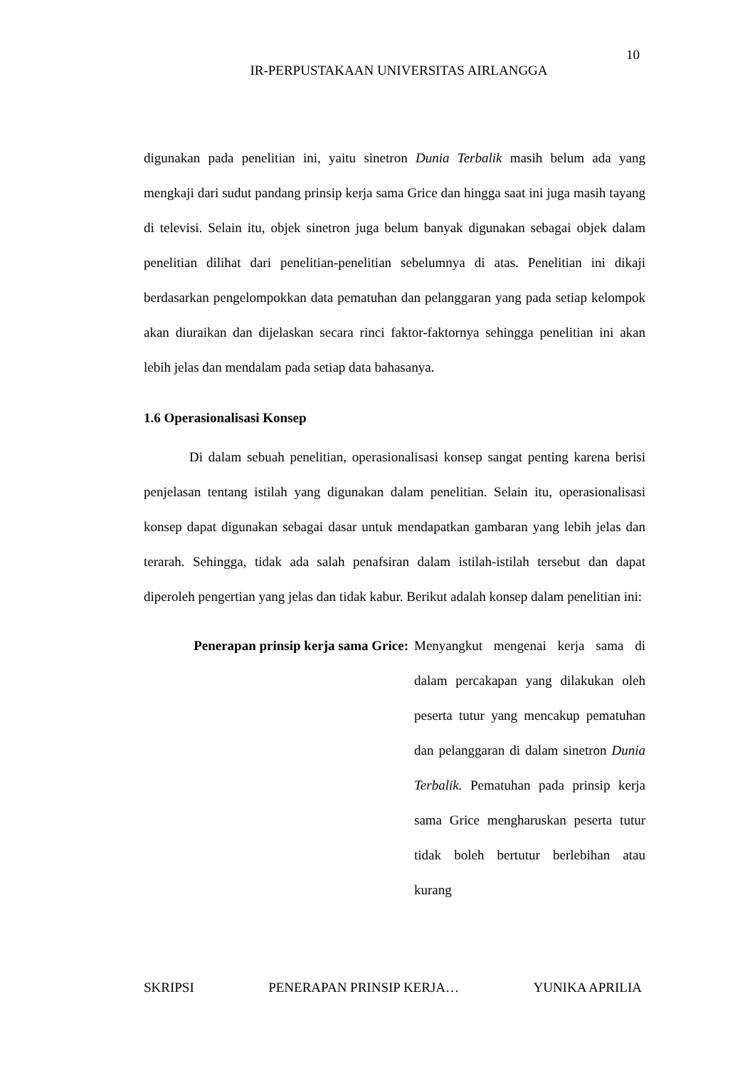10
IR-PERPUSTAKAAN UNIVERSITAS AIRLANGGA
digunakan pada penelitian ini, yaitu sinetron Dunia Terbalik masih belum ada yang mengkaji dari sudut pandang prinsip kerja sama Grice dan hingga saat ini juga masih tayang di televisi. Selain itu, objek sinetron juga belum banyak digunakan sebagai objek dalam penelitian dilihat dari penelitian-penelitian sebelumnya di atas. Penelitian ini dikaji berdasarkan pengelompokkan data pematuhan dan pelanggaran yang pada setiap kelompok akan diuraikan dan dijelaskan secara rinci faktor-faktornya sehingga penelitian ini akan lebih jelas dan mendalam pada setiap data bahasanya.
1.6 Operasionalisasi Konsep
Di dalam sebuah penelitian, operasionalisasi konsep sangat penting karena berisi penjelasan tentang istilah yang digunakan dalam penelitian. Selain itu, operasionalisasi konsep dapat digunakan sebagai dasar untuk mendapatkan gambaran yang lebih jelas dan terarah. Sehingga, tidak ada salah penafsiran dalam istilah-istilah tersebut dan dapat diperoleh pengertian yang jelas dan tidak kabur. Berikut adalah konsep dalam penelitian ini:
Penerapan prinsip kerja sama Grice:
Menyangkut mengenai kerja sama di dalam percakapan yang dilakukan oleh peserta tutur yang mencakup pematuhan dan pelanggaran di dalam sinetron Dunia Terbalik. Pematuhan pada prinsip kerja sama Grice mengharuskan peserta tutur tidak boleh bertutur berlebihan atau kurang
SKRIPSI PENERAPAN PRINSIP KERJA… YUNIKA APRILIA